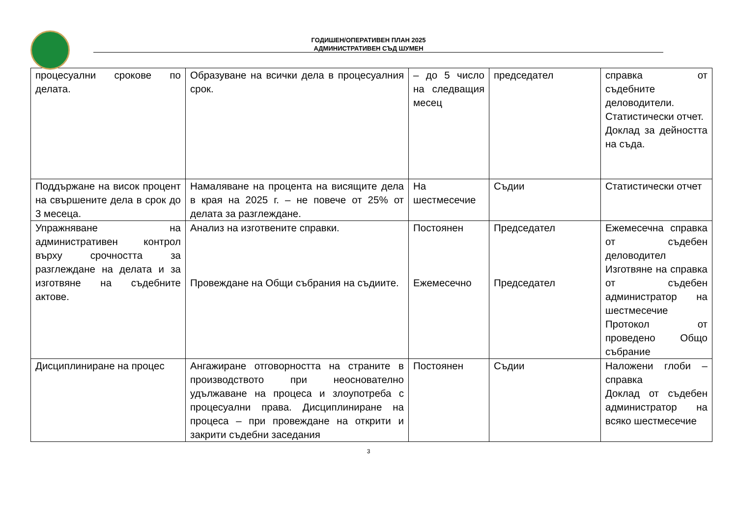ГОДИШЕН/ОПЕРАТИВЕН ПЛАН 2025
АДМИНИСТРАТИВЕН СЪД ШУМЕН
| процесуални срокове по делата. | Образуване на всички дела в процесуалния срок. | – до 5 число на следващия месец | председател | справка от съдебните деловодители. Статистически отчет. Доклад за дейността на съда. |
| Поддържане на висок процент на свършените дела в срок до 3 месеца. | Намаляване на процента на висящите дела в края на 2025 г. – не повече от 25% от делата за разглеждане. | На шестмесечие | Съдии | Статистически отчет |
| Упражняване на административен контрол върху срочността за разглеждане на делата и за изготвяне на съдебните актове. | Анализ на изготвените справки. Провеждане на Общи събрания на съдиите. | Постоянен Ежемесечно | Председател Председател | Ежемесечна справка от съдебен деловодител Изготвяне на справка от съдебен администратор на шестмесечие Протокол от проведено Общо събрание |
| Дисциплиниране на процес | Ангажиране отговорността на страните в производството при неоснователно удължаване на процеса и злоупотреба с процесуални права. Дисциплиниране на процеса – при провеждане на открити и закрити съдебни заседания | Постоянен | Съдии | Наложени глоби – справка Доклад от съдебен администратор на всяко шестмесечие |
3